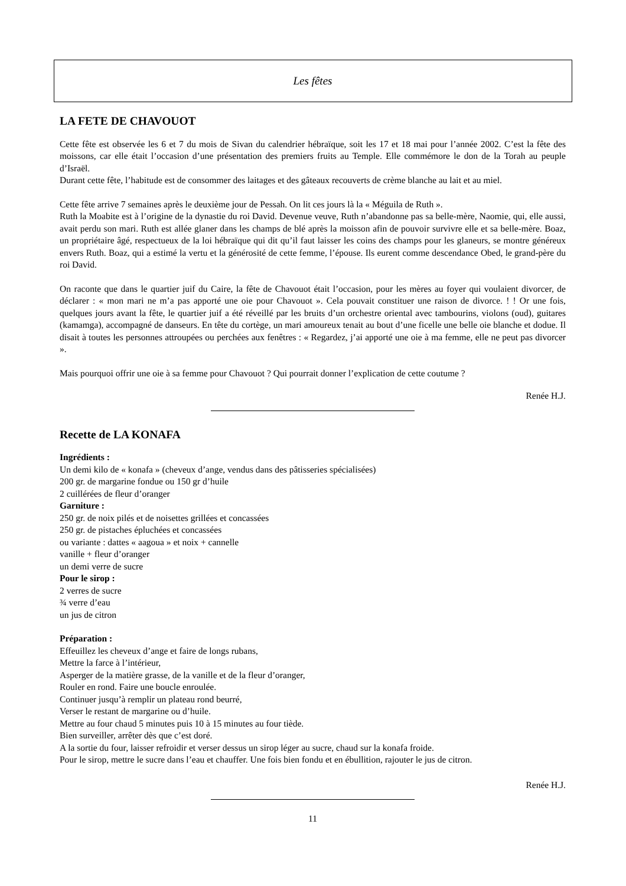Les fêtes
LA FETE DE CHAVOUOT
Cette fête est observée les 6 et 7 du mois de Sivan du calendrier hébraïque, soit les 17 et 18 mai pour l’année 2002. C’est la fête des moissons, car elle était l’occasion d’une présentation des premiers fruits au Temple. Elle commémore le don de la Torah au peuple d’Israël.
Durant cette fête, l’habitude est de consommer des laitages et des gâteaux recouverts de crème blanche au lait et au miel.
Cette fête arrive 7 semaines après le deuxième jour de Pessah. On lit ces jours là la « Méguila de Ruth ».
Ruth la Moabite est à l’origine de la dynastie du roi David. Devenue veuve, Ruth n’abandonne pas sa belle-mère, Naomie, qui, elle aussi, avait perdu son mari. Ruth est allée glaner dans les champs de blé après la moisson afin de pouvoir survivre elle et sa belle-mère. Boaz, un propriétaire âgé, respectueux de la loi hébraïque qui dit qu’il faut laisser les coins des champs pour les glaneurs, se montre généreux envers Ruth. Boaz, qui a estimé la vertu et la générosité de cette femme, l’épouse. Ils eurent comme descendance Obed, le grand-père du roi David.
On raconte que dans le quartier juif du Caire, la fête de Chavouot était l’occasion, pour les mères au foyer qui voulaient divorcer, de déclarer : « mon mari ne m’a pas apporté une oie pour Chavouot ». Cela pouvait constituer une raison de divorce. ! ! Or une fois, quelques jours avant la fête, le quartier juif a été réveillé par les bruits d’un orchestre oriental avec tambourins, violons (oud), guitares (kamamga), accompagné de danseurs. En tête du cortège, un mari amoureux tenait au bout d’une ficelle une belle oie blanche et dodue. Il disait à toutes les personnes attroupées ou perchées aux fenêtres : « Regardez, j’ai apporté une oie à ma femme, elle ne peut pas divorcer ».
Mais pourquoi offrir une oie à sa femme pour Chavouot ? Qui pourrait donner l’explication de cette coutume ?
Renée H.J.
Recette de LA KONAFA
Ingrédients :
Un demi kilo de « konafa » (cheveux d’ange, vendus dans des pâtisseries spécialisées)
200 gr. de margarine fondue ou 150 gr d’huile
2 cuillérées de fleur d’oranger
Garniture :
250 gr. de noix pilés et de noisettes grillées et concassées
250 gr. de pistaches épluchées et concassées
ou variante : dattes « aagoua » et noix + cannelle
vanille + fleur d’oranger
un demi verre de sucre
Pour le sirop :
2 verres de sucre
¾ verre d’eau
un jus de citron
Préparation :
Effeuillez les cheveux d’ange et faire de longs rubans,
Mettre la farce à l’intérieur,
Asperger de la matière grasse, de la vanille et de la fleur d’oranger,
Rouler en rond. Faire une boucle enroulée.
Continuer jusqu’à remplir un plateau rond beurré,
Verser le restant de margarine ou d’huile.
Mettre au four chaud 5 minutes puis 10 à 15 minutes au four tiède.
Bien surveiller, arrêter dès que c’est doré.
A la sortie du four, laisser refroidir et verser dessus un sirop léger au sucre, chaud sur la konafa froide.
Pour le sirop, mettre le sucre dans l’eau et chauffer. Une fois bien fondu et en ébullition, rajouter le jus de citron.
Renée H.J.
11